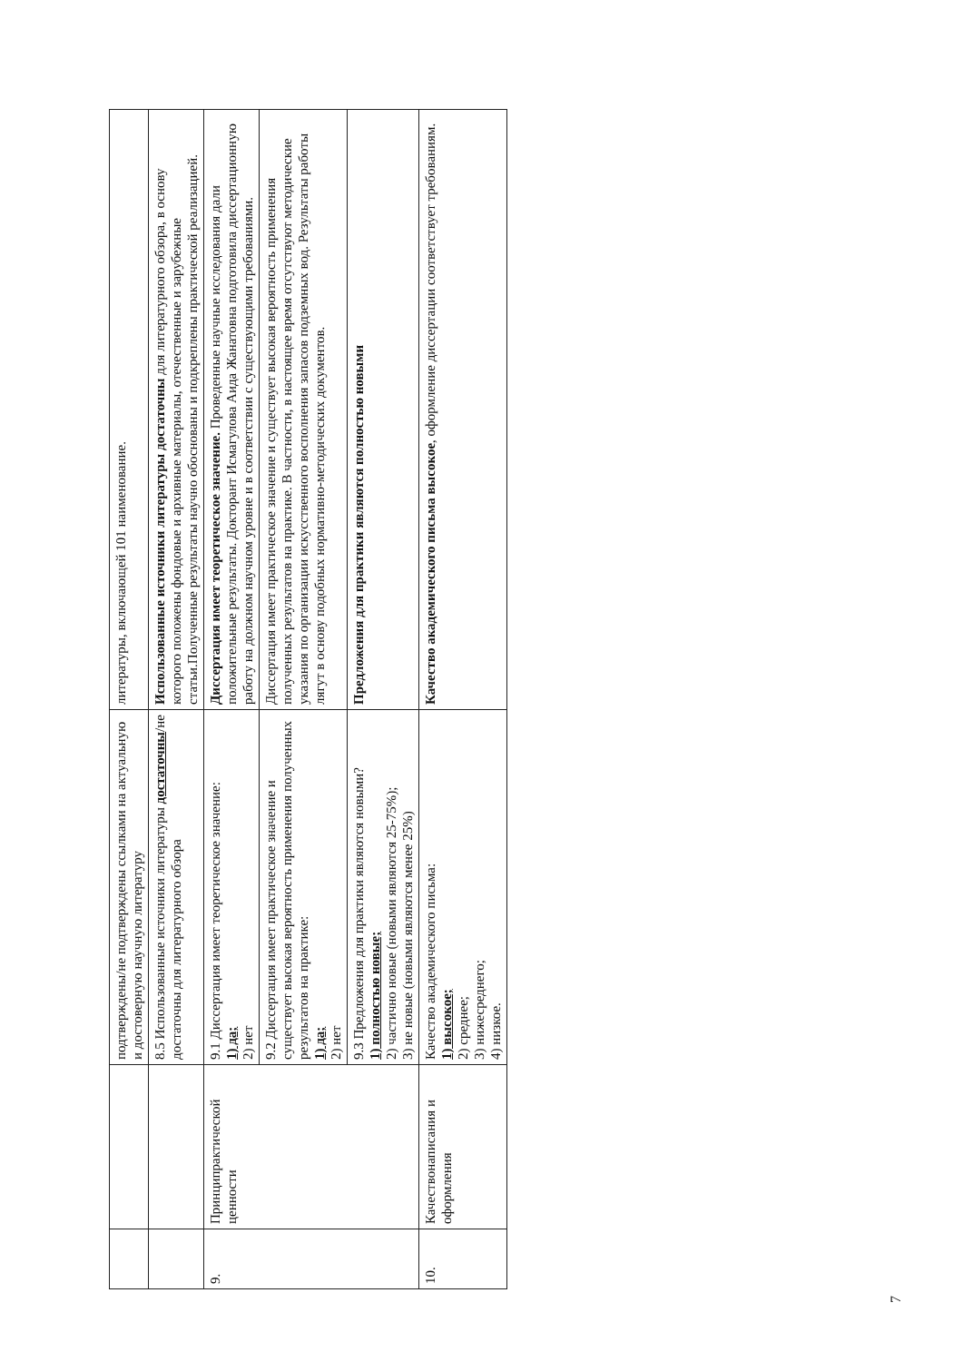| | | подтверждены/не подтверждены ссылками на актуальную и достоверную научную литературу | литературы, включающей 101 наименование. |
| | | 8.5 Использованные источники литературы достаточны /не достаточны для литературного обзора | Использованные источники литературы достаточны для литературного обзора, в основу которого положены фондовые и архивные материалы, отечественные и зарубежные статьи.Полученные результаты научно обоснованы и подкреплены практической реализацией. |
| 9. | Принципрактической ценности | 9.1 Диссертация имеет теоретическое значение: 1) да; 2) нет | Диссертация имеет теоретическое значение. Проведенные научные исследования дали положительные результаты. Докторант Исмагулова Аида Жанатовна подготовила диссертационную работу на должном научном уровне и в соответствии с существующими требованиями. |
| | | 9.2 Диссертация имеет практическое значение и существует высокая вероятность применения полученных результатов на практике: 1) да; 2) нет | Диссертация имеет практическое значение и существует высокая вероятность применения полученных результатов на практике. В частности, в настоящее время отсутствуют методические указания по организации искусственного восполнения запасов подземных вод. Результаты работы лягут в основу подобных нормативно-методических документов. |
| | | 9.3 Предложения для практики являются новыми? 1) полностью новые; 2) частично новые (новыми являются 25-75%); 3) не новые (новыми являются менее 25%) | Предложения для практики являются полностью новыми |
| 10. | Качествонаписания и оформления | Качество академического письма: 1) высокое; 2) среднее; 3) нижесреднего; 4) низкое. | Качество академического письма высокое , оформление диссертации соответствует требованиям. |
7